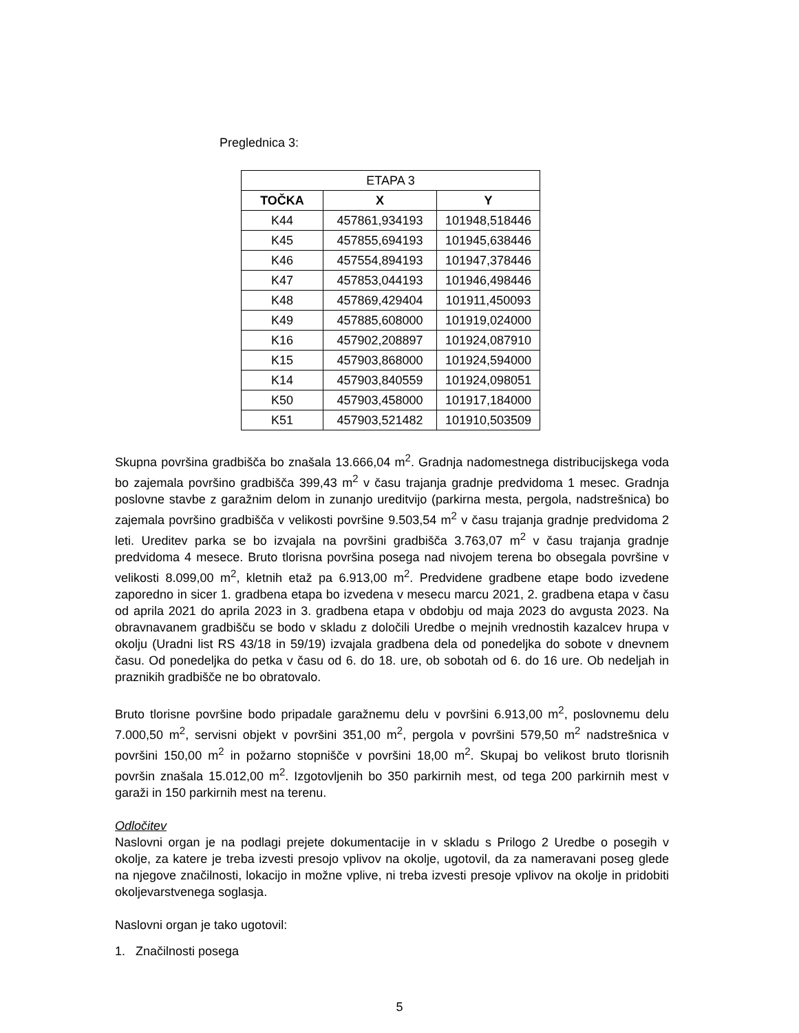Preglednica 3:
| ETAPA 3 | | |
| TOČKA | X | Y |
| K44 | 457861,934193 | 101948,518446 |
| K45 | 457855,694193 | 101945,638446 |
| K46 | 457554,894193 | 101947,378446 |
| K47 | 457853,044193 | 101946,498446 |
| K48 | 457869,429404 | 101911,450093 |
| K49 | 457885,608000 | 101919,024000 |
| K16 | 457902,208897 | 101924,087910 |
| K15 | 457903,868000 | 101924,594000 |
| K14 | 457903,840559 | 101924,098051 |
| K50 | 457903,458000 | 101917,184000 |
| K51 | 457903,521482 | 101910,503509 |
Skupna površina gradbišča bo znašala 13.666,04 m<sup>2</sup>. Gradnja nadomestnega distribucijskega voda bo zajemala površino gradbišča 399,43 m<sup>2</sup> v času trajanja gradnje predvidoma 1 mesec. Gradnja poslovne stavbe z garažnim delom in zunanjo ureditvijo (parkirna mesta, pergola, nadstrešnica) bo zajemala površino gradbišča v velikosti površine 9.503,54 m<sup>2</sup> v času trajanja gradnje predvidoma 2 leti. Ureditev parka se bo izvajala na površini gradbišča 3.763,07 m<sup>2</sup> v času trajanja gradnje predvidoma 4 mesece. Bruto tlorisna površina posega nad nivojem terena bo obsegala površine v velikosti 8.099,00 m<sup>2</sup>, kletnih etaž pa 6.913,00 m<sup>2</sup>. Predvidene gradbene etape bodo izvedene zaporedno in sicer 1. gradbena etapa bo izvedena v mesecu marcu 2021, 2. gradbena etapa v času od aprila 2021 do aprila 2023 in 3. gradbena etapa v obdobju od maja 2023 do avgusta 2023. Na obravnavanem gradbišču se bodo v skladu z določili Uredbe o mejnih vrednostih kazalcev hrupa v okolju (Uradni list RS 43/18 in 59/19) izvajala gradbena dela od ponedeljka do sobote v dnevnem času. Od ponedeljka do petka v času od 6. do 18. ure, ob sobotah od 6. do 16 ure. Ob nedeljah in praznikih gradbišče ne bo obratovalo.
Bruto tlorisne površine bodo pripadale garažnemu delu v površini 6.913,00 m<sup>2</sup>, poslovnemu delu 7.000,50 m<sup>2</sup>, servisni objekt v površini 351,00 m<sup>2</sup>, pergola v površini 579,50 m<sup>2</sup> nadstrešnica v površini 150,00 m<sup>2</sup> in požarno stopnišče v površini 18,00 m<sup>2</sup>. Skupaj bo velikost bruto tlorisnih površin znašala 15.012,00 m<sup>2</sup>. Izgotovljenih bo 350 parkirnih mest, od tega 200 parkirnih mest v garaži in 150 parkirnih mest na terenu.
Odločitev
Naslovni organ je na podlagi prejete dokumentacije in v skladu s Prilogo 2 Uredbe o posegih v okolje, za katere je treba izvesti presojo vplivov na okolje, ugotovil, da za nameravani poseg glede na njegove značilnosti, lokacijo in možne vplive, ni treba izvesti presoje vplivov na okolje in pridobiti okoljevarstvenega soglasja.
Naslovni organ je tako ugotovil:
1. Značilnosti posega
5